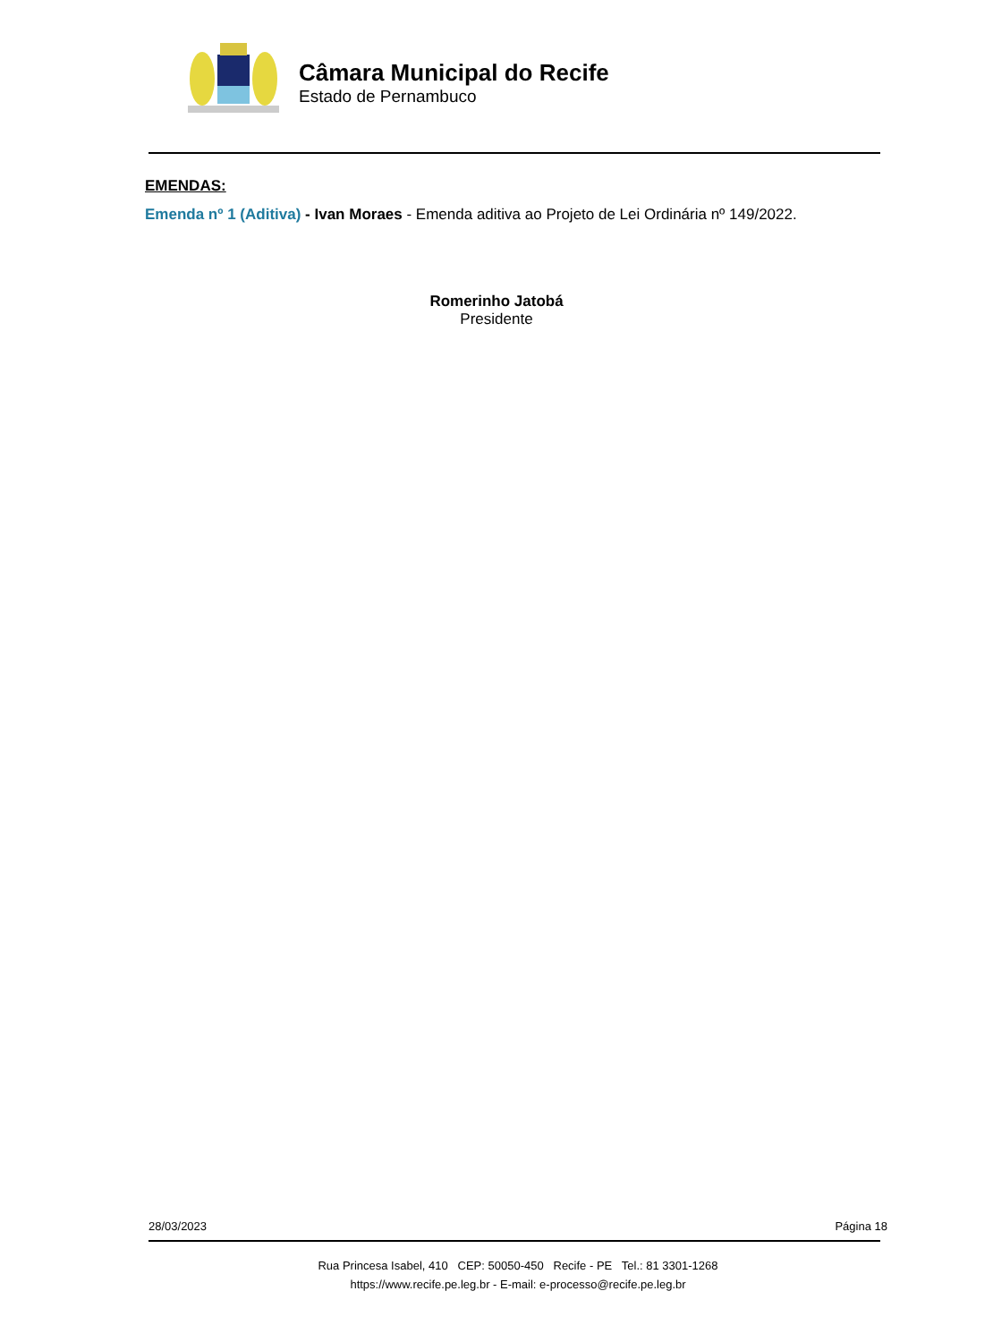Câmara Municipal do Recife
Estado de Pernambuco
EMENDAS:
Emenda nº 1 (Aditiva) - Ivan Moraes - Emenda aditiva ao Projeto de Lei Ordinária nº 149/2022.
Romerinho Jatobá
Presidente
28/03/2023 Página 18
Rua Princesa Isabel, 410 CEP: 50050-450 Recife - PE Tel.: 81 3301-1268
https://www.recife.pe.leg.br - E-mail: e-processo@recife.pe.leg.br